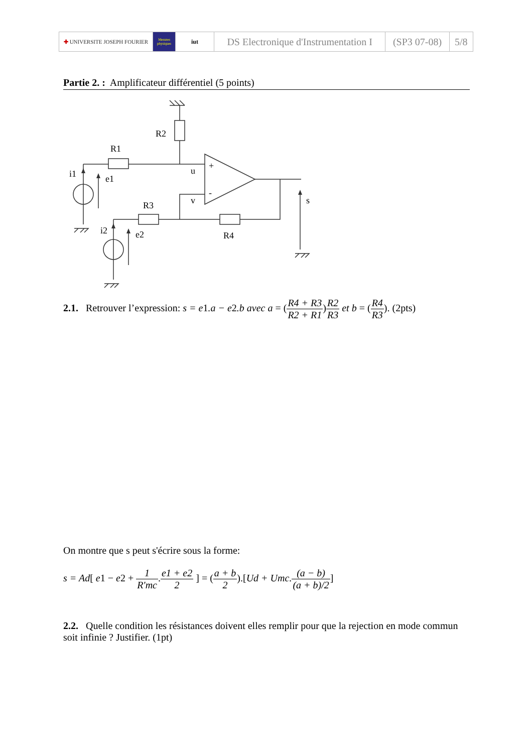| ✚ UNIVERSITE JOSEPH FOURIER | Mesures physiques | iut | DS Electronique d'Instrumentation I | (SP3 07-08) | 5/8 |
Partie 2. : Amplificateur différentiel (5 points)
R2
R1
i1
e1
u
+
-
v
R3
i2
e2
R4
s
2.1. Retrouver l’expression: s = e1.a − e2.b avec a = (R4 + R3 R2 + R1)R2 R3 et b = (R4 R3). (2pts)
On montre que s peut s'écrire sous la forme:
s = Ad[ e1 − e2 + 1 R'mc.e1 + e2 2 ] = (a + b 2).[Ud + Umc.(a − b) (a + b)/2]
2.2. Quelle condition les résistances doivent elles remplir pour que la rejection en mode commun soit infinie ? Justifier. (1pt)